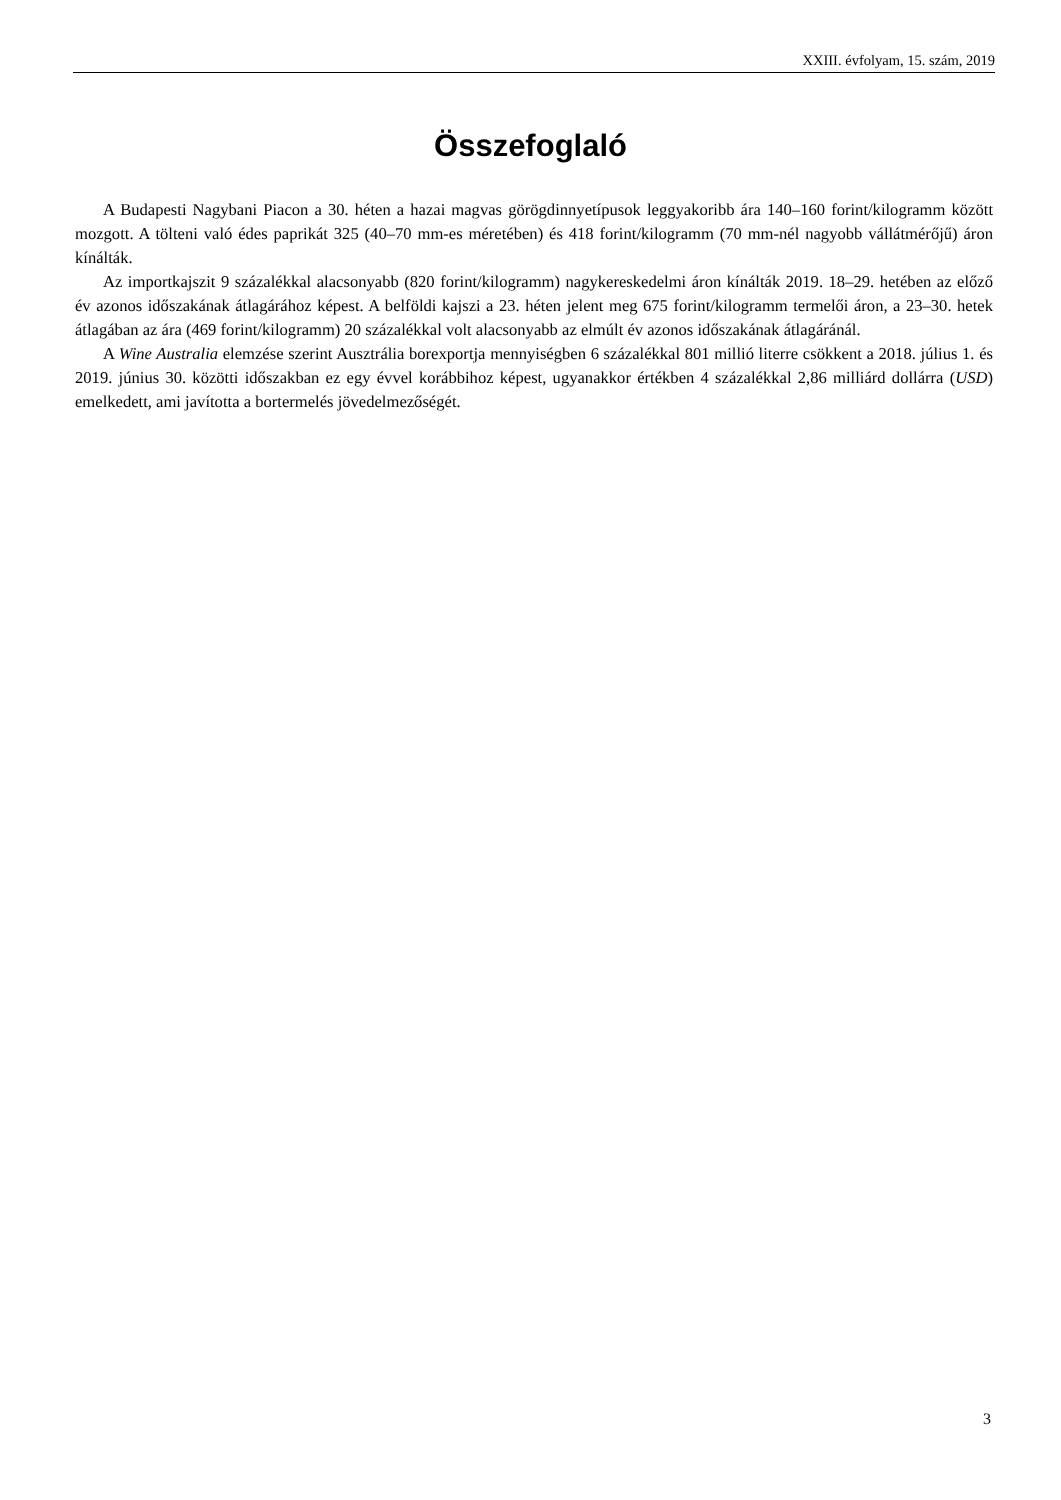XXIII. évfolyam, 15. szám, 2019
Összefoglaló
A Budapesti Nagybani Piacon a 30. héten a hazai magvas görögdinnyetípusok leggyakoribb ára 140–160 forint/kilogramm között mozgott. A tölteni való édes paprikát 325 (40–70 mm-es méretében) és 418 forint/kilogramm (70 mm-nél nagyobb vállátmérőjű) áron kínálták.
Az importkajszit 9 százalékkal alacsonyabb (820 forint/kilogramm) nagykereskedelmi áron kínálták 2019. 18–29. hetében az előző év azonos időszakának átlagárához képest. A belföldi kajszi a 23. héten jelent meg 675 forint/kilogramm termelői áron, a 23–30. hetek átlagában az ára (469 forint/kilogramm) 20 százalékkal volt alacsonyabb az elmúlt év azonos időszakának átlagáránál.
A Wine Australia elemzése szerint Ausztrália borexportja mennyiségben 6 százalékkal 801 millió literre csökkent a 2018. július 1. és 2019. június 30. közötti időszakban ez egy évvel korábbihoz képest, ugyanakkor értékben 4 százalékkal 2,86 milliárd dollárra (USD) emelkedett, ami javította a bortermelés jövedelmezőségét.
3